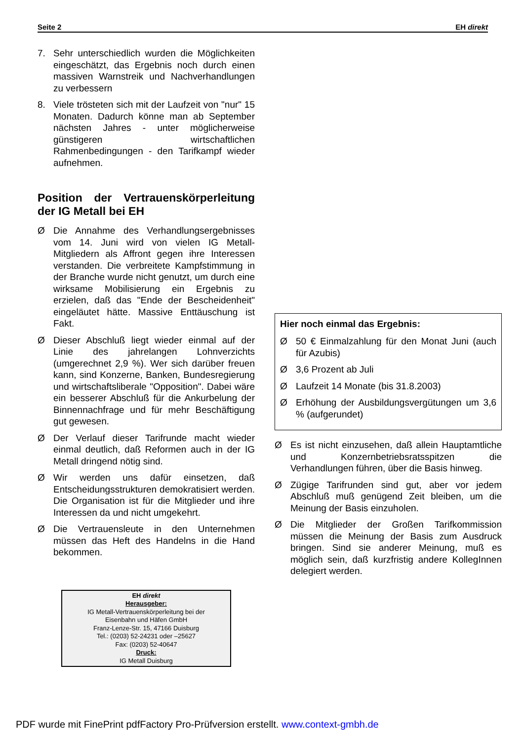Seite 2 EH direkt
7. Sehr unterschiedlich wurden die Möglichkeiten eingeschätzt, das Ergebnis noch durch einen massiven Warnstreik und Nachverhandlungen zu verbessern
8. Viele trösteten sich mit der Laufzeit von "nur" 15 Monaten. Dadurch könne man ab September nächsten Jahres - unter möglicherweise günstigeren wirtschaftlichen Rahmenbedingungen - den Tarifkampf wieder aufnehmen.
Position der Vertrauenskörperleitung der IG Metall bei EH
Ø Die Annahme des Verhandlungsergebnisses vom 14. Juni wird von vielen IG Metall-Mitgliedern als Affront gegen ihre Interessen verstanden. Die verbreitete Kampfstimmung in der Branche wurde nicht genutzt, um durch eine wirksame Mobilisierung ein Ergebnis zu erzielen, daß das "Ende der Bescheidenheit" eingeläutet hätte. Massive Enttäuschung ist Fakt.
Ø Dieser Abschluß liegt wieder einmal auf der Linie des jahrelangen Lohnverzichts (umgerechnet 2,9 %). Wer sich darüber freuen kann, sind Konzerne, Banken, Bundesregierung und wirtschaftsliberale "Opposition". Dabei wäre ein besserer Abschluß für die Ankurbelung der Binnennachfrage und für mehr Beschäftigung gut gewesen.
Ø Der Verlauf dieser Tarifrunde macht wieder einmal deutlich, daß Reformen auch in der IG Metall dringend nötig sind.
Ø Wir werden uns dafür einsetzen, daß Entscheidungsstrukturen demokratisiert werden. Die Organisation ist für die Mitglieder und ihre Interessen da und nicht umgekehrt.
Ø Die Vertrauensleute in den Unternehmen müssen das Heft des Handelns in die Hand bekommen.
EH direkt
Herausgeber:
IG Metall-Vertrauenskörperleitung bei der
Eisenbahn und Häfen GmbH
Franz-Lenze-Str. 15, 47166 Duisburg
Tel.: (0203) 52-24231 oder –25627
Fax: (0203) 52-40647
Druck:
IG Metall Duisburg
Hier noch einmal das Ergebnis:
Ø 50 € Einmalzahlung für den Monat Juni (auch für Azubis)
Ø 3,6 Prozent ab Juli
Ø Laufzeit 14 Monate (bis 31.8.2003)
Ø Erhöhung der Ausbildungsvergütungen um 3,6 % (aufgerundet)
Ø Es ist nicht einzusehen, daß allein Hauptamtliche und Konzernbetriebsratsspitzen die Verhandlungen führen, über die Basis hinweg.
Ø Zügige Tarifrunden sind gut, aber vor jedem Abschluß muß genügend Zeit bleiben, um die Meinung der Basis einzuholen.
Ø Die Mitglieder der Großen Tarifkommission müssen die Meinung der Basis zum Ausdruck bringen. Sind sie anderer Meinung, muß es möglich sein, daß kurzfristig andere KollegInnen delegiert werden.
PDF wurde mit FinePrint pdfFactory Pro-Prüfversion erstellt. www.context-gmbh.de